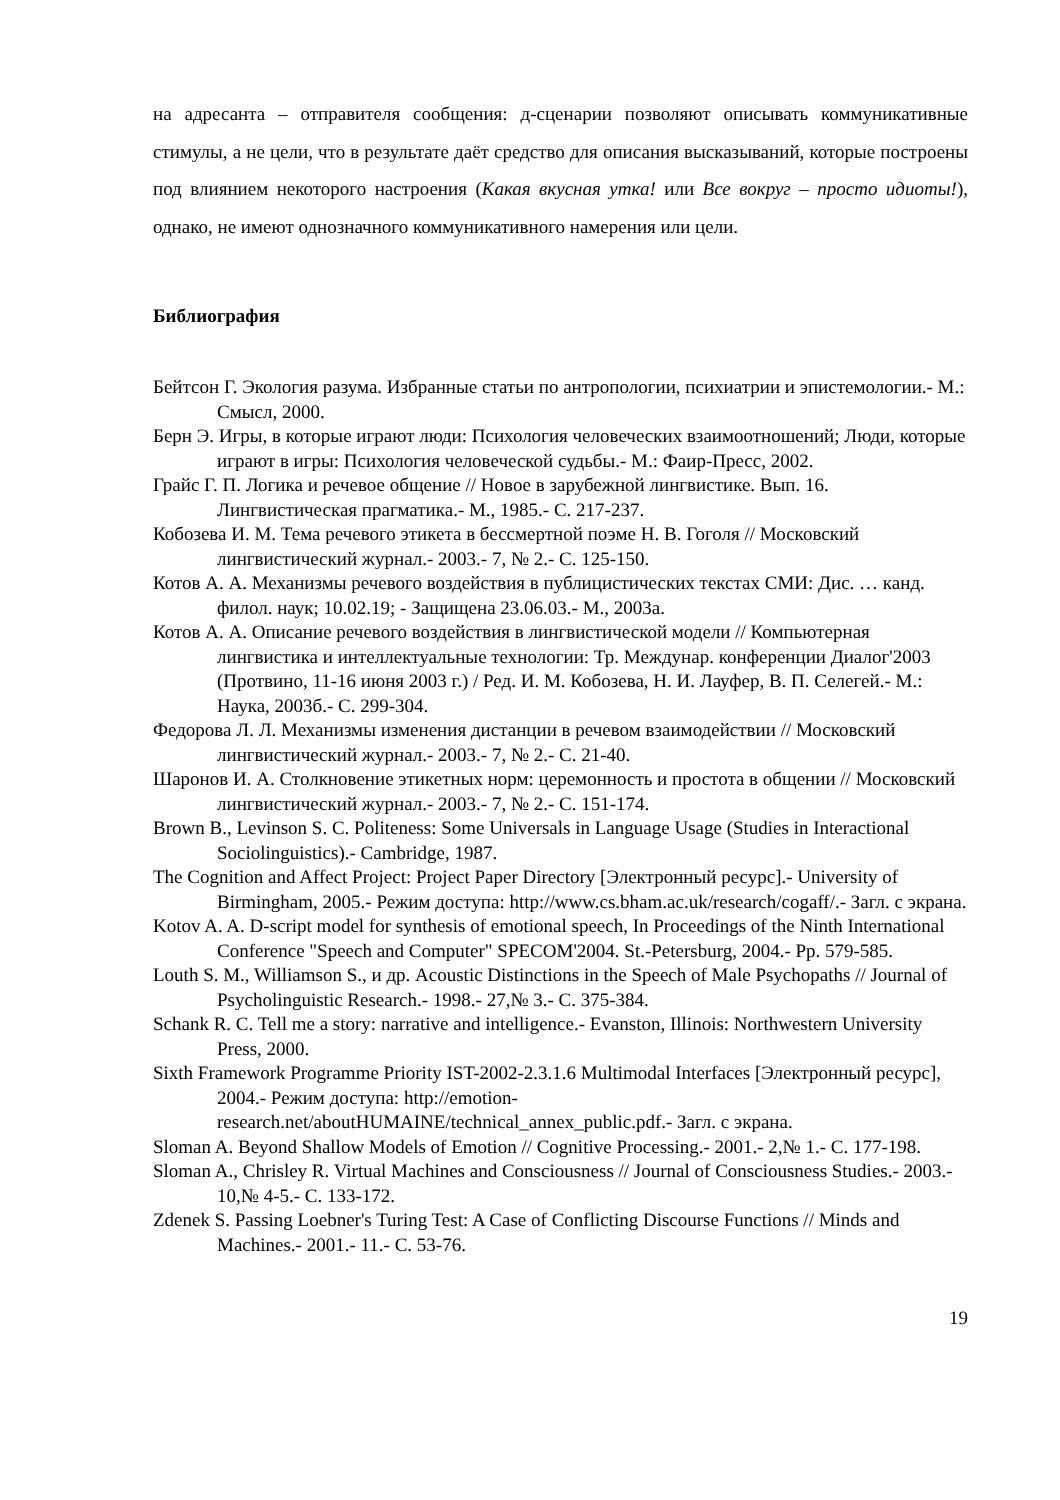на адресанта – отправителя сообщения: д-сценарии позволяют описывать коммуникативные стимулы, а не цели, что в результате даёт средство для описания высказываний, которые построены под влиянием некоторого настроения (Какая вкусная утка! или Все вокруг – просто идиоты!), однако, не имеют однозначного коммуникативного намерения или цели.
Библиография
Бейтсон Г. Экология разума. Избранные статьи по антропологии, психиатрии и эпистемологии.- М.: Смысл, 2000.
Берн Э. Игры, в которые играют люди: Психология человеческих взаимоотношений; Люди, которые играют в игры: Психология человеческой судьбы.- М.: Фаир-Пресс, 2002.
Грайс Г. П. Логика и речевое общение // Новое в зарубежной лингвистике. Вып. 16. Лингвистическая прагматика.- М., 1985.- С. 217-237.
Кобозева И. М. Тема речевого этикета в бессмертной поэме Н. В. Гоголя // Московский лингвистический журнал.- 2003.- 7, № 2.- С. 125-150.
Котов А. А. Механизмы речевого воздействия в публицистических текстах СМИ: Дис. … канд. филол. наук; 10.02.19; - Защищена 23.06.03.- М., 2003а.
Котов А. А. Описание речевого воздействия в лингвистической модели // Компьютерная лингвистика и интеллектуальные технологии: Тр. Междунар. конференции Диалог'2003 (Протвино, 11-16 июня 2003 г.) / Ред. И. М. Кобозева, Н. И. Лауфер, В. П. Селегей.- М.: Наука, 2003б.- С. 299-304.
Федорова Л. Л. Механизмы изменения дистанции в речевом взаимодействии // Московский лингвистический журнал.- 2003.- 7, № 2.- С. 21-40.
Шаронов И. А. Столкновение этикетных норм: церемонность и простота в общении // Московский лингвистический журнал.- 2003.- 7, № 2.- С. 151-174.
Brown B., Levinson S. C. Politeness: Some Universals in Language Usage (Studies in Interactional Sociolinguistics).- Cambridge, 1987.
The Cognition and Affect Project: Project Paper Directory [Электронный ресурс].- University of Birmingham, 2005.- Режим доступа: http://www.cs.bham.ac.uk/research/cogaff/.- Загл. с экрана.
Kotov A. A. D-script model for synthesis of emotional speech, In Proceedings of the Ninth International Conference "Speech and Computer" SPECOM'2004. St.-Petersburg, 2004.- Pp. 579-585.
Louth S. M., Williamson S., и др. Acoustic Distinctions in the Speech of Male Psychopaths // Journal of Psycholinguistic Research.- 1998.- 27,№ 3.- С. 375-384.
Schank R. C. Tell me a story: narrative and intelligence.- Evanston, Illinois: Northwestern University Press, 2000.
Sixth Framework Programme Priority IST-2002-2.3.1.6 Multimodal Interfaces [Электронный ресурс], 2004.- Режим доступа: http://emotion-research.net/aboutHUMAINE/technical_annex_public.pdf.- Загл. с экрана.
Sloman A. Beyond Shallow Models of Emotion // Cognitive Processing.- 2001.- 2,№ 1.- С. 177-198.
Sloman A., Chrisley R. Virtual Machines and Consciousness // Journal of Consciousness Studies.- 2003.- 10,№ 4-5.- С. 133-172.
Zdenek S. Passing Loebner's Turing Test: A Case of Conflicting Discourse Functions // Minds and Machines.- 2001.- 11.- С. 53-76.
19